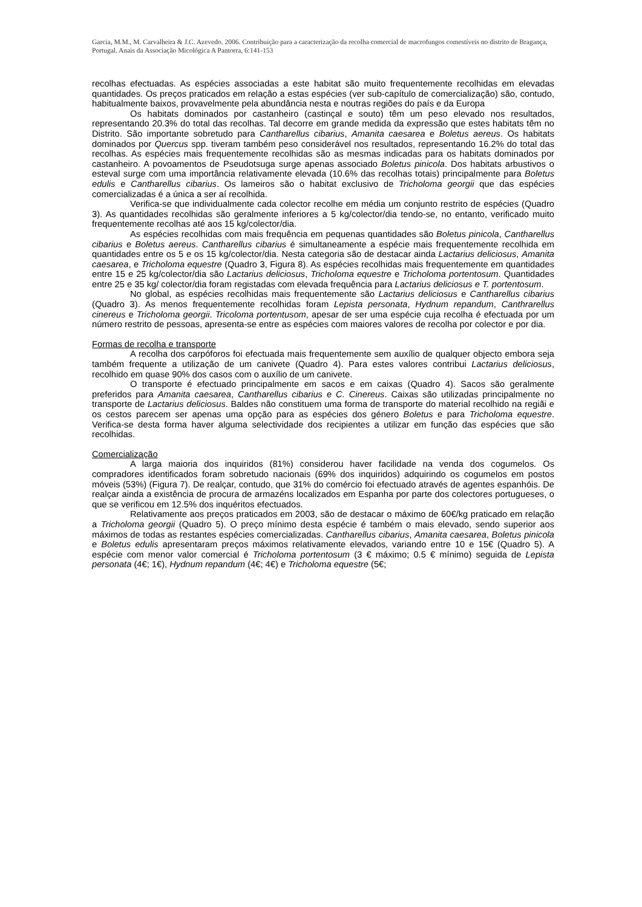Garcia, M.M., M. Carvalheira & J.C. Azevedo. 2006. Contribuição para a caracterização da recolha comercial de macrofungos comestíveis no distrito de Bragança, Portugal. Anais da Associação Micológica A Pantorra, 6:141-153
recolhas efectuadas. As espécies associadas a este habitat são muito frequentemente recolhidas em elevadas quantidades. Os preços praticados em relação a estas espécies (ver sub-capítulo de comercialização) são, contudo, habitualmente baixos, provavelmente pela abundância nesta e noutras regiões do país e da Europa
Os habitats dominados por castanheiro (castinçal e souto) têm um peso elevado nos resultados, representando 20.3% do total das recolhas. Tal decorre em grande medida da expressão que estes habitats têm no Distrito. São importante sobretudo para Cantharellus cibarius, Amanita caesarea e Boletus aereus. Os habitats dominados por Quercus spp. tiveram também peso considerável nos resultados, representando 16.2% do total das recolhas. As espécies mais frequentemente recolhidas são as mesmas indicadas para os habitats dominados por castanheiro. A povoamentos de Pseudotsuga surge apenas associado Boletus pinicola. Dos habitats arbustivos o esteval surge com uma importância relativamente elevada (10.6% das recolhas totais) principalmente para Boletus edulis e Cantharellus cibarius. Os lameiros são o habitat exclusivo de Tricholoma georgii que das espécies comercializadas é a única a ser aí recolhida.
Verifica-se que individualmente cada colector recolhe em média um conjunto restrito de espécies (Quadro 3). As quantidades recolhidas são geralmente inferiores a 5 kg/colector/dia tendo-se, no entanto, verificado muito frequentemente recolhas até aos 15 kg/colector/dia.
As espécies recolhidas com mais frequência em pequenas quantidades são Boletus pinicola, Cantharellus cibarius e Boletus aereus. Cantharellus cibarius é simultaneamente a espécie mais frequentemente recolhida em quantidades entre os 5 e os 15 kg/colector/dia. Nesta categoria são de destacar ainda Lactarius deliciosus, Amanita caesarea, e Tricholoma equestre (Quadro 3, Figura 8). As espécies recolhidas mais frequentemente em quantidades entre 15 e 25 kg/colector/dia são Lactarius deliciosus, Tricholoma equestre e Tricholoma portentosum. Quantidades entre 25 e 35 kg/ colector/dia foram registadas com elevada frequência para Lactarius deliciosus e T. portentosum.
No global, as espécies recolhidas mais frequentemente são Lactarius deliciosus e Cantharellus cibarius (Quadro 3). As menos frequentemente recolhidas foram Lepista personata, Hydnum repandum, Canthrarellus cinereus e Tricholoma georgii. Tricoloma portentusom, apesar de ser uma espécie cuja recolha é efectuada por um número restrito de pessoas, apresenta-se entre as espécies com maiores valores de recolha por colector e por dia.
Formas de recolha e transporte
A recolha dos carpóforos foi efectuada mais frequentemente sem auxílio de qualquer objecto embora seja também frequente a utilização de um canivete (Quadro 4). Para estes valores contribui Lactarius deliciosus, recolhido em quase 90% dos casos com o auxílio de um canivete.
O transporte é efectuado principalmente em sacos e em caixas (Quadro 4). Sacos são geralmente preferidos para Amanita caesarea, Cantharellus cibarius e C. Cinereus. Caixas são utilizadas principalmente no transporte de Lactarius deliciosus. Baldes não constituem uma forma de transporte do material recolhido na regiãi e os cestos parecem ser apenas uma opção para as espécies dos género Boletus e para Tricholoma equestre. Verifica-se desta forma haver alguma selectividade dos recipientes a utilizar em função das espécies que são recolhidas.
Comercialização
A larga maioria dos inquiridos (81%) considerou haver facilidade na venda dos cogumelos. Os compradores identificados foram sobretudo nacionais (69% dos inquiridos) adquirindo os cogumelos em postos móveis (53%) (Figura 7). De realçar, contudo, que 31% do comércio foi efectuado através de agentes espanhóis. De realçar ainda a existência de procura de armazéns localizados em Espanha por parte dos colectores portugueses, o que se verificou em 12.5% dos inquéritos efectuados.
Relativamente aos preços praticados em 2003, são de destacar o máximo de 60€/kg praticado em relação a Tricholoma georgii (Quadro 5). O preço mínimo desta espécie é também o mais elevado, sendo superior aos máximos de todas as restantes espécies comercializadas. Cantharellus cibarius, Amanita caesarea, Boletus pinicola e Boletus edulis apresentaram preços máximos relativamente elevados, variando entre 10 e 15€ (Quadro 5). A espécie com menor valor comercial é Tricholoma portentosum (3 € máximo; 0.5 € mínimo) seguida de Lepista personata (4€; 1€), Hydnum repandum (4€; 4€) e Tricholoma equestre (5€;